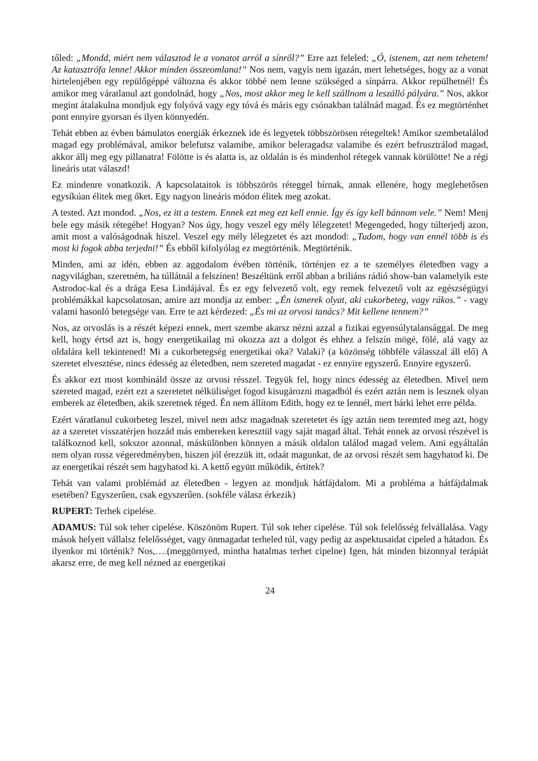től​ed: „Mondd, miért nem választod le a vonatot arról a sínről?” Erre azt feleled: „Ó, istenem, azt nem tehetem! Az katasztrófa lenne! Akkor minden összeomlana!” Nos nem, vagyis nem igazán, mert lehetséges, hogy az a vonat hirtelenjében egy repülőgéppé változna és akkor többé nem lenne szükséged a sínpárra. Akkor repülhetnél! És amikor meg váratlanul azt gondolnád, hogy „Nos, most akkor meg le kell szállnom a leszálló pályára.” Nos, akkor megint átalakulna mondjuk egy folyóvá vagy egy tóvá és máris egy csónakban találnád magad. És ez megtörténhet pont ennyire gyorsan és ilyen könnyedén.
Tehát ebben az évben bámulatos energiák érkeznek ide és legyetek többszörösen rétegeltek! Amikor szembetalálod magad egy problémával, amikor belefutsz valamibe, amikor beleragadsz valamibe és ezért befrusztrálod magad, akkor állj meg egy pillanatra! Fölötte is és alatta is, az oldalán is és mindenhol rétegek vannak körülötte! Ne a régi lineáris utat válaszd!
Ez mindenre vonatkozik. A kapcsolataitok is többszörös réteggel bírnak, annak ellenére, hogy meglehetősen egysíkúan élitek meg őket. Egy nagyon lineáris módon élitek meg azokat.
A tested. Azt mondod. „Nos, ez itt a testem. Ennek ezt meg ezt kell ennie. Így és így kell bánnom vele.” Nem! Menj bele egy másik rétegébe! Hogyan? Nos úgy, hogy veszel egy mély lélegzetet! Megengeded, hogy túlterjedj azon, amit most a valóságodnak hiszel. Veszel egy mély lélegzetet és azt mondod: „Tudom, hogy van ennél több is és most ki fogok abba terjedni!” És ebből kifolyólag ez megtörténik. Megtörténik.
Minden, ami az idén, ebben az aggodalom évében történik, történjen ez a te személyes életedben vagy a nagyvilágban, szeretném, ha túllátnál a felszínen! Beszéltünk erről abban a briliáns rádió show-ban valamelyik este Astrodoc-kal és a drága Eesa Lindájával. És ez egy felvezető volt, egy remek felvezető volt az egészségügyi problémákkal kapcsolatosan, amire azt mondja az ember: „Én ismerek olyat, aki cukorbeteg, vagy rákos.” - vagy valami hasonló betegsége van. Erre te azt kérdezed: „És mi az orvosi tanács? Mit kellene tennem?”
Nos, az orvoslás is a részét képezi ennek, mert szembe akarsz nézni azzal a fizikai egyensúlytalansággal. De meg kell, hogy értsd azt is, hogy energetikailag mi okozza azt a dolgot és ehhez a felszín mögé, fölé, alá vagy az oldalára kell tekintened! Mi a cukorbetegség energetikai oka? Valaki? (a közönség többféle válasszal áll elő) A szeretet elvesztése, nincs édesség az életedben, nem szereted magadat - ez ennyire egyszerű. Ennyire egyszerű.
És akkor ezt most kombináld össze az orvosi résszel. Tegyük fel, hogy nincs édesség az életedben. Mivel nem szereted magad, ezért ezt a szeretetet nélküliséget fogod kisugározni magadból és ezért aztán nem is lesznek olyan emberek az életedben, akik szeretnek téged. Én nem állítom Edith, hogy ez te lennél, mert bárki lehet erre példa.
Ezért váratlanul cukorbeteg leszel, mivel nem adsz magadnak szeretetet és így aztán nem teremted meg azt, hogy az a szeretet visszatérjen hozzád más embereken keresztül vagy saját magad által. Tehát ennek az orvosi részével is találkoznod kell, sokszor azonnal, máskülönben könnyen a másik oldalon találod magad velem. Ami egyáltalán nem olyan rossz végeredményben, hiszen jól érezzük itt, odaát magunkat, de az orvosi részét sem hagyhatod ki. De az energetikai részét sem hagyhatod ki. A kettő együtt működik, értitek?
Tehát van valami problémád az életedben - legyen az mondjuk hátfájdalom. Mi a probléma a hátfájdalmak esetében? Egyszerűen, csak egyszerűen. (sokféle válasz érkezik)
RUPERT: Terhek cipelése.
ADAMUS: Túl sok teher cipelése. Köszönöm Rupert. Túl sok teher cipelése. Túl sok felelősség felvállalása. Vagy mások helyett vállalsz felelősséget, vagy önmagadat terheled túl, vagy pedig az aspektusaidat cipeled a hátadon. És ilyenkor mi történik? Nos,….(meggörnyed, mintha hatalmas terhet cipelne) Igen, hát minden bizonnyal terápiát akarsz erre, de meg kell nézned az energetikai
24